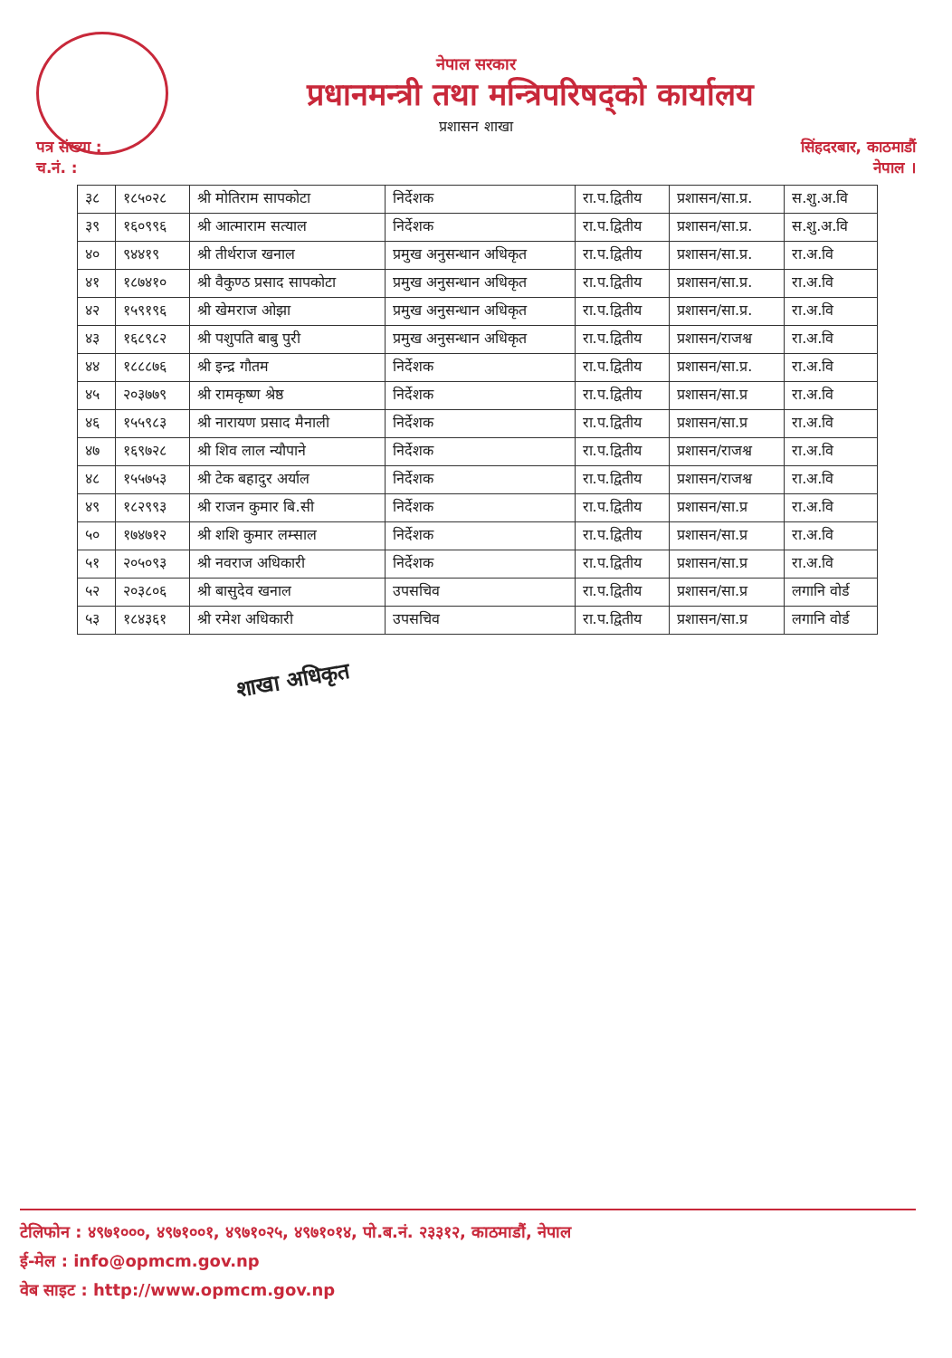नेपाल सरकार
प्रधानमन्त्री तथा मन्त्रिपरिषद्को कार्यालय
प्रशासन शाखा
पत्र संख्या :
च.नं. :
सिंहदरबार, काठमाडौं
नेपाल ।
| ३८ | १८५०२८ | श्री मोतिराम सापकोटा | निर्देशक | रा.प.द्वितीय | प्रशासन/सा.प्र. | स.शु.अ.वि |
| ३९ | १६०९९६ | श्री आत्माराम सत्याल | निर्देशक | रा.प.द्वितीय | प्रशासन/सा.प्र. | स.शु.अ.वि |
| ४० | ९४४१९ | श्री तीर्थराज खनाल | प्रमुख अनुसन्धान अधिकृत | रा.प.द्वितीय | प्रशासन/सा.प्र. | रा.अ.वि |
| ४१ | १८७४१० | श्री वैकुण्ठ प्रसाद सापकोटा | प्रमुख अनुसन्धान अधिकृत | रा.प.द्वितीय | प्रशासन/सा.प्र. | रा.अ.वि |
| ४२ | १५९१९६ | श्री खेमराज ओझा | प्रमुख अनुसन्धान अधिकृत | रा.प.द्वितीय | प्रशासन/सा.प्र. | रा.अ.वि |
| ४३ | १६८९८२ | श्री पशुपति बाबु पुरी | प्रमुख अनुसन्धान अधिकृत | रा.प.द्वितीय | प्रशासन/राजश्व | रा.अ.वि |
| ४४ | १८८८७६ | श्री इन्द्र गौतम | निर्देशक | रा.प.द्वितीय | प्रशासन/सा.प्र. | रा.अ.वि |
| ४५ | २०३७७९ | श्री रामकृष्ण श्रेष्ठ | निर्देशक | रा.प.द्वितीय | प्रशासन/सा.प्र | रा.अ.वि |
| ४६ | १५५९८३ | श्री नारायण प्रसाद मैनाली | निर्देशक | रा.प.द्वितीय | प्रशासन/सा.प्र | रा.अ.वि |
| ४७ | १६९७२८ | श्री शिव लाल न्यौपाने | निर्देशक | रा.प.द्वितीय | प्रशासन/राजश्व | रा.अ.वि |
| ४८ | १५५७५३ | श्री टेक बहादुर अर्याल | निर्देशक | रा.प.द्वितीय | प्रशासन/राजश्व | रा.अ.वि |
| ४९ | १८२९९३ | श्री राजन कुमार बि.सी | निर्देशक | रा.प.द्वितीय | प्रशासन/सा.प्र | रा.अ.वि |
| ५० | १७४७१२ | श्री शशि कुमार लम्साल | निर्देशक | रा.प.द्वितीय | प्रशासन/सा.प्र | रा.अ.वि |
| ५१ | २०५०९३ | श्री नवराज अधिकारी | निर्देशक | रा.प.द्वितीय | प्रशासन/सा.प्र | रा.अ.वि |
| ५२ | २०३८०६ | श्री बासुदेव खनाल | उपसचिव | रा.प.द्वितीय | प्रशासन/सा.प्र | लगानि वोर्ड |
| ५३ | १८४३६१ | श्री रमेश अधिकारी | उपसचिव | रा.प.द्वितीय | प्रशासन/सा.प्र | लगानि वोर्ड |
शाखा अधिकृत
टेलिफोन : ४९७१०००, ४९७१००१, ४९७१०२५, ४९७१०१४, पो.ब.नं. २३३१२, काठमाडौं, नेपाल
ई-मेल : info@opmcm.gov.np
वेब साइट : http://www.opmcm.gov.np